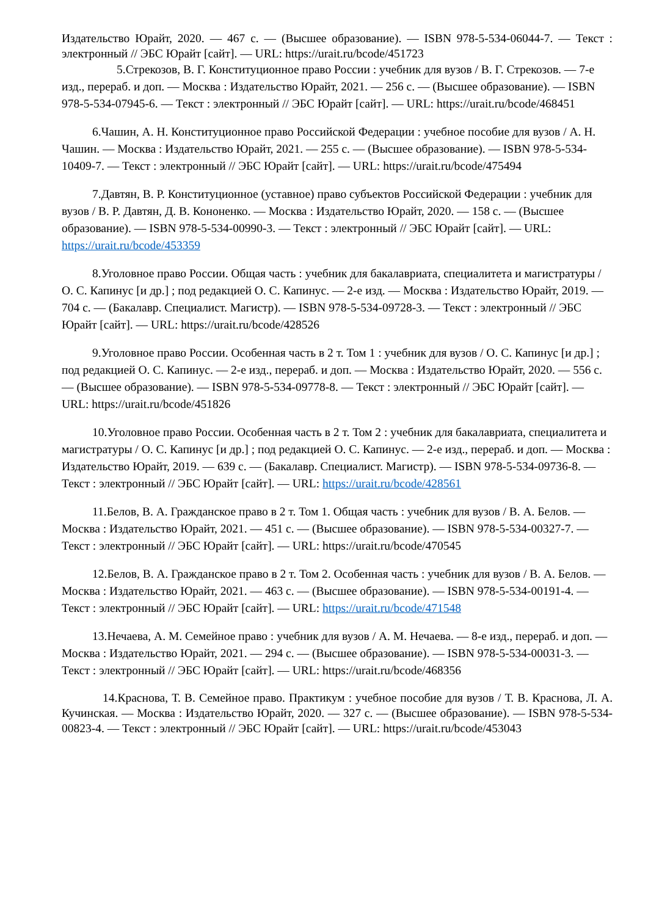Издательство Юрайт, 2020. — 467 с. — (Высшее образование). — ISBN 978-5-534-06044-7. — Текст : электронный // ЭБС Юрайт [сайт]. — URL: https://urait.ru/bcode/451723
5.Стрекозов, В. Г. Конституционное право России : учебник для вузов / В. Г. Стрекозов. — 7-е изд., перераб. и доп. — Москва : Издательство Юрайт, 2021. — 256 с. — (Высшее образование). — ISBN 978-5-534-07945-6. — Текст : электронный // ЭБС Юрайт [сайт]. — URL: https://urait.ru/bcode/468451
6.Чашин, А. Н. Конституционное право Российской Федерации : учебное пособие для вузов / А. Н. Чашин. — Москва : Издательство Юрайт, 2021. — 255 с. — (Высшее образование). — ISBN 978-5-534-10409-7. — Текст : электронный // ЭБС Юрайт [сайт]. — URL: https://urait.ru/bcode/475494
7.Давтян, В. Р. Конституционное (уставное) право субъектов Российской Федерации : учебник для вузов / В. Р. Давтян, Д. В. Кононенко. — Москва : Издательство Юрайт, 2020. — 158 с. — (Высшее образование). — ISBN 978-5-534-00990-3. — Текст : электронный // ЭБС Юрайт [сайт]. — URL: https://urait.ru/bcode/453359
8.Уголовное право России. Общая часть : учебник для бакалавриата, специалитета и магистратуры / О. С. Капинус [и др.] ; под редакцией О. С. Капинус. — 2-е изд. — Москва : Издательство Юрайт, 2019. — 704 с. — (Бакалавр. Специалист. Магистр). — ISBN 978-5-534-09728-3. — Текст : электронный // ЭБС Юрайт [сайт]. — URL: https://urait.ru/bcode/428526
9.Уголовное право России. Особенная часть в 2 т. Том 1 : учебник для вузов / О. С. Капинус [и др.] ; под редакцией О. С. Капинус. — 2-е изд., перераб. и доп. — Москва : Издательство Юрайт, 2020. — 556 с. — (Высшее образование). — ISBN 978-5-534-09778-8. — Текст : электронный // ЭБС Юрайт [сайт]. — URL: https://urait.ru/bcode/451826
10.Уголовное право России. Особенная часть в 2 т. Том 2 : учебник для бакалавриата, специалитета и магистратуры / О. С. Капинус [и др.] ; под редакцией О. С. Капинус. — 2-е изд., перераб. и доп. — Москва : Издательство Юрайт, 2019. — 639 с. — (Бакалавр. Специалист. Магистр). — ISBN 978-5-534-09736-8. — Текст : электронный // ЭБС Юрайт [сайт]. — URL: https://urait.ru/bcode/428561
11.Белов, В. А. Гражданское право в 2 т. Том 1. Общая часть : учебник для вузов / В. А. Белов. — Москва : Издательство Юрайт, 2021. — 451 с. — (Высшее образование). — ISBN 978-5-534-00327-7. — Текст : электронный // ЭБС Юрайт [сайт]. — URL: https://urait.ru/bcode/470545
12.Белов, В. А. Гражданское право в 2 т. Том 2. Особенная часть : учебник для вузов / В. А. Белов. — Москва : Издательство Юрайт, 2021. — 463 с. — (Высшее образование). — ISBN 978-5-534-00191-4. — Текст : электронный // ЭБС Юрайт [сайт]. — URL: https://urait.ru/bcode/471548
13.Нечаева, А. М. Семейное право : учебник для вузов / А. М. Нечаева. — 8-е изд., перераб. и доп. — Москва : Издательство Юрайт, 2021. — 294 с. — (Высшее образование). — ISBN 978-5-534-00031-3. — Текст : электронный // ЭБС Юрайт [сайт]. — URL: https://urait.ru/bcode/468356
14.Краснова, Т. В. Семейное право. Практикум : учебное пособие для вузов / Т. В. Краснова, Л. А. Кучинская. — Москва : Издательство Юрайт, 2020. — 327 с. — (Высшее образование). — ISBN 978-5-534-00823-4. — Текст : электронный // ЭБС Юрайт [сайт]. — URL: https://urait.ru/bcode/453043